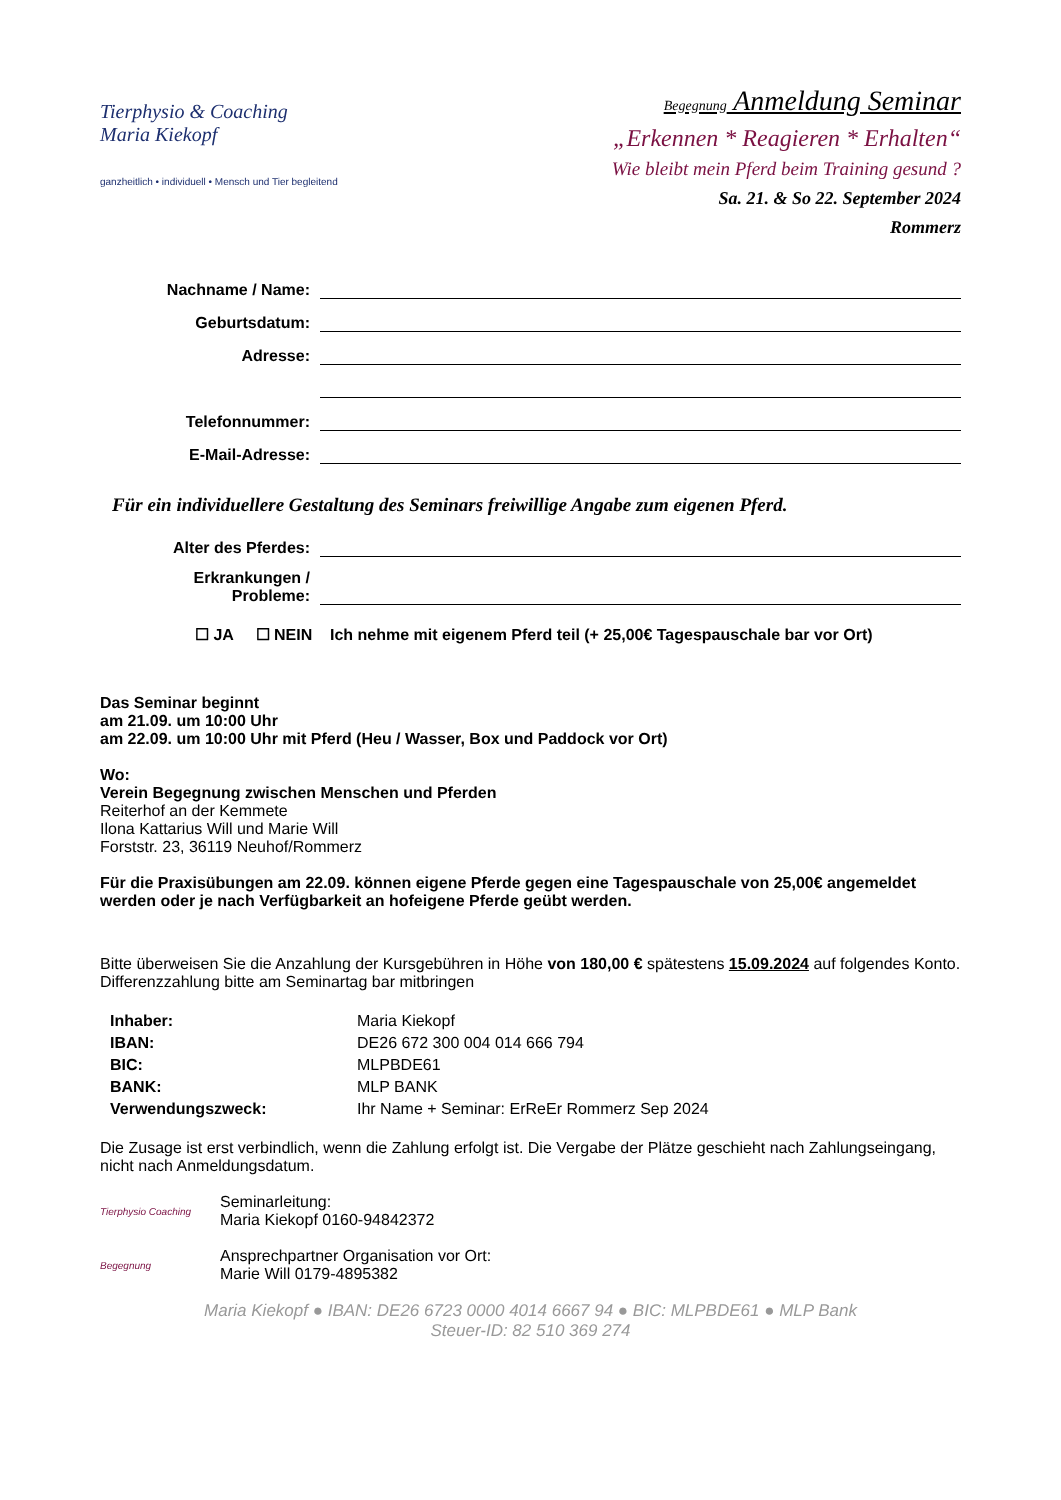Tierphysio & Coaching
Maria Kiekopf
ganzheitlich • individuell • Mensch und Tier begleitend
Begegnung Anmeldung Seminar
„Erkennen * Reagieren * Erhalten“
Wie bleibt mein Pferd beim Training gesund ?
Sa. 21. & So 22. September 2024
Rommerz
Nachname / Name:
Geburtsdatum:
Adresse:
Telefonnummer:
E-Mail-Adresse:
Für ein individuellere Gestaltung des Seminars freiwillige Angabe zum eigenen Pferd.
Alter des Pferdes:
Erkrankungen /
Probleme:
☐ JA ☐ NEIN Ich nehme mit eigenem Pferd teil (+ 25,00€ Tagespauschale bar vor Ort)
Das Seminar beginnt
am 21.09. um 10:00 Uhr
am 22.09. um 10:00 Uhr mit Pferd (Heu / Wasser, Box und Paddock vor Ort)
Wo:
Verein Begegnung zwischen Menschen und Pferden
Reiterhof an der Kemmete
Ilona Kattarius Will und Marie Will
Forststr. 23, 36119 Neuhof/Rommerz
Für die Praxisübungen am 22.09. können eigene Pferde gegen eine Tagespauschale von 25,00€ angemeldet werden oder je nach Verfügbarkeit an hofeigene Pferde geübt werden.
Bitte überweisen Sie die Anzahlung der Kursgebühren in Höhe von 180,00 € spätestens 15.09.2024 auf folgendes Konto. Differenzzahlung bitte am Seminartag bar mitbringen
| Inhaber: | Maria Kiekopf |
| IBAN: | DE26 672 300 004 014 666 794 |
| BIC: | MLPBDE61 |
| BANK: | MLP BANK |
| Verwendungszweck: | Ihr Name + Seminar: ErReEr Rommerz Sep 2024 |
Die Zusage ist erst verbindlich, wenn die Zahlung erfolgt ist. Die Vergabe der Plätze geschieht nach Zahlungseingang, nicht nach Anmeldungsdatum.
Tierphysio Coaching
Seminarleitung:
Maria Kiekopf 0160-94842372
Begegnung
Ansprechpartner Organisation vor Ort:
Marie Will 0179-4895382
Maria Kiekopf ● IBAN: DE26 6723 0000 4014 6667 94 ● BIC: MLPBDE61 ● MLP Bank
Steuer-ID: 82 510 369 274